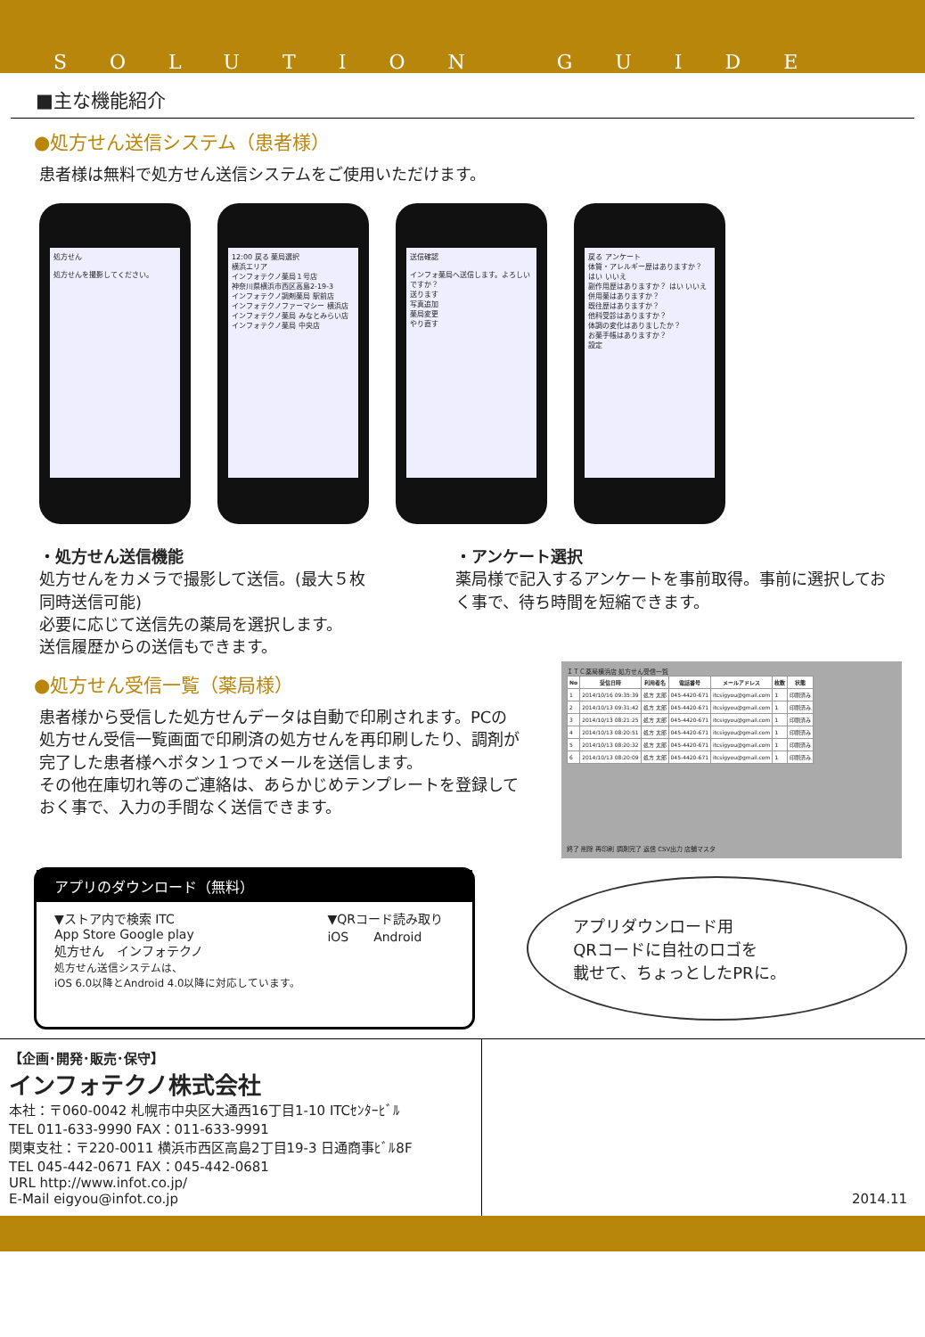SOLUTION GUIDE
■主な機能紹介
●処方せん送信システム（患者様）
患者様は無料で処方せん送信システムをご使用いただけます。
処方せん
処方せんを撮影してください。
12:00 戻る 薬局選択
横浜エリア
インフォテクノ薬局１号店
神奈川県横浜市西区高島2-19-3
インフォテクノ調剤薬局 駅前店
インフォテクノファーマシー 横浜店
インフォテクノ薬局 みなとみらい店
インフォテクノ薬局 中央店
送信確認
インフォ薬局へ送信します。よろしいですか？
送ります
写真追加
薬局変更
やり直す
戻る アンケート
体質・アレルギー歴はありますか？ はい いいえ
副作用歴はありますか？ はい いいえ
併用薬はありますか？
既往歴はありますか？
他科受診はありますか？
体調の変化はありましたか？
お薬手帳はありますか？
設定
・処方せん送信機能
処方せんをカメラで撮影して送信。(最大５枚同時送信可能)
必要に応じて送信先の薬局を選択します。
送信履歴からの送信もできます。
・アンケート選択
薬局様で記入するアンケートを事前取得。事前に選択しておく事で、待ち時間を短縮できます。
●処方せん受信一覧（薬局様）
患者様から受信した処方せんデータは自動で印刷されます。PCの処方せん受信一覧画面で印刷済の処方せんを再印刷したり、調剤が完了した患者様へボタン１つでメールを送信します。
その他在庫切れ等のご連絡は、あらかじめテンプレートを登録しておく事で、入力の手間なく送信できます。
ＩＴＣ薬局横浜店 処方せん受信一覧
| No | 受信日時 | 利用者名 | 電話番号 | メールアドレス | 枚数 | 状態 |
| --- | --- | --- | --- | --- | --- | --- |
| 1 | 2014/10/16 09:35:39 | 処方 太郎 | 045-4420-671 | itcsigyou@gmail.com | 1 | 印刷済み |
| 2 | 2014/10/13 09:31:42 | 処方 太郎 | 045-4420-671 | itcsigyou@gmail.com | 1 | 印刷済み |
| 3 | 2014/10/13 08:21:25 | 処方 太郎 | 045-4420-671 | itcsigyou@gmail.com | 1 | 印刷済み |
| 4 | 2014/10/13 08:20:51 | 処方 太郎 | 045-4420-671 | itcsigyou@gmail.com | 1 | 印刷済み |
| 5 | 2014/10/13 08:20:32 | 処方 太郎 | 045-4420-671 | itcsigyou@gmail.com | 1 | 印刷済み |
| 6 | 2014/10/13 08:20:09 | 処方 太郎 | 045-4420-671 | itcsigyou@gmail.com | 1 | 印刷済み |
終了 削除 再印刷 調剤完了 返信 CSV出力 店舗マスタ
アプリのダウンロード（無料）
▼ストア内で検索 ITC
App Store Google play
処方せん　インフォテクノ
処方せん送信システムは、
iOS 6.0以降とAndroid 4.0以降に対応しています。
▼QRコード読み取り
iOS　　Android
アプリダウンロード用
QRコードに自社のロゴを
載せて、ちょっとしたPRに。
【企画･開発･販売･保守】
インフォテクノ株式会社
本社：〒060-0042 札幌市中央区大通西16丁目1-10 ITCｾﾝﾀｰﾋﾞﾙ
TEL 011-633-9990 FAX：011-633-9991
関東支社：〒220-0011 横浜市西区高島2丁目19-3 日通商事ﾋﾞﾙ8F
TEL 045-442-0671 FAX：045-442-0681
URL http://www.infot.co.jp/
E-Mail eigyou@infot.co.jp
2014.11